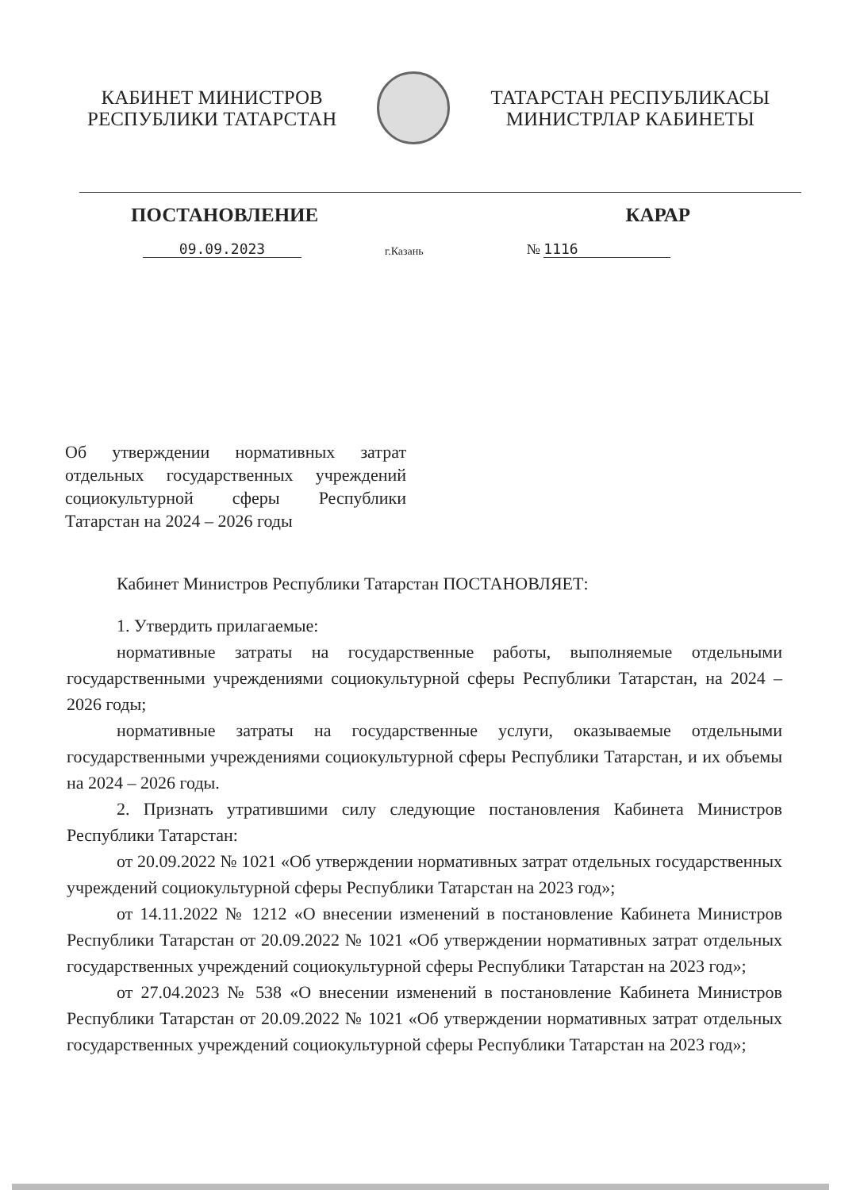КАБИНЕТ МИНИСТРОВ
РЕСПУБЛИКИ ТАТАРСТАН
ТАТАРСТАН РЕСПУБЛИКАСЫ
МИНИСТРЛАР КАБИНЕТЫ
ПОСТАНОВЛЕНИЕ КАРАР
09.09.2023 г.Казань № 1116
Об утверждении нормативных затрат отдельных государственных учреждений социокультурной сферы Республики Татарстан на 2024 – 2026 годы
Кабинет Министров Республики Татарстан ПОСТАНОВЛЯЕТ:
1. Утвердить прилагаемые:
нормативные затраты на государственные работы, выполняемые отдельными государственными учреждениями социокультурной сферы Республики Татарстан, на 2024 – 2026 годы;
нормативные затраты на государственные услуги, оказываемые отдельными государственными учреждениями социокультурной сферы Республики Татарстан, и их объемы на 2024 – 2026 годы.
2. Признать утратившими силу следующие постановления Кабинета Министров Республики Татарстан:
от 20.09.2022 № 1021 «Об утверждении нормативных затрат отдельных государственных учреждений социокультурной сферы Республики Татарстан на 2023 год»;
от 14.11.2022 № 1212 «О внесении изменений в постановление Кабинета Министров Республики Татарстан от 20.09.2022 № 1021 «Об утверждении нормативных затрат отдельных государственных учреждений социокультурной сферы Республики Татарстан на 2023 год»;
от 27.04.2023 № 538 «О внесении изменений в постановление Кабинета Министров Республики Татарстан от 20.09.2022 № 1021 «Об утверждении нормативных затрат отдельных государственных учреждений социокультурной сферы Республики Татарстан на 2023 год»;